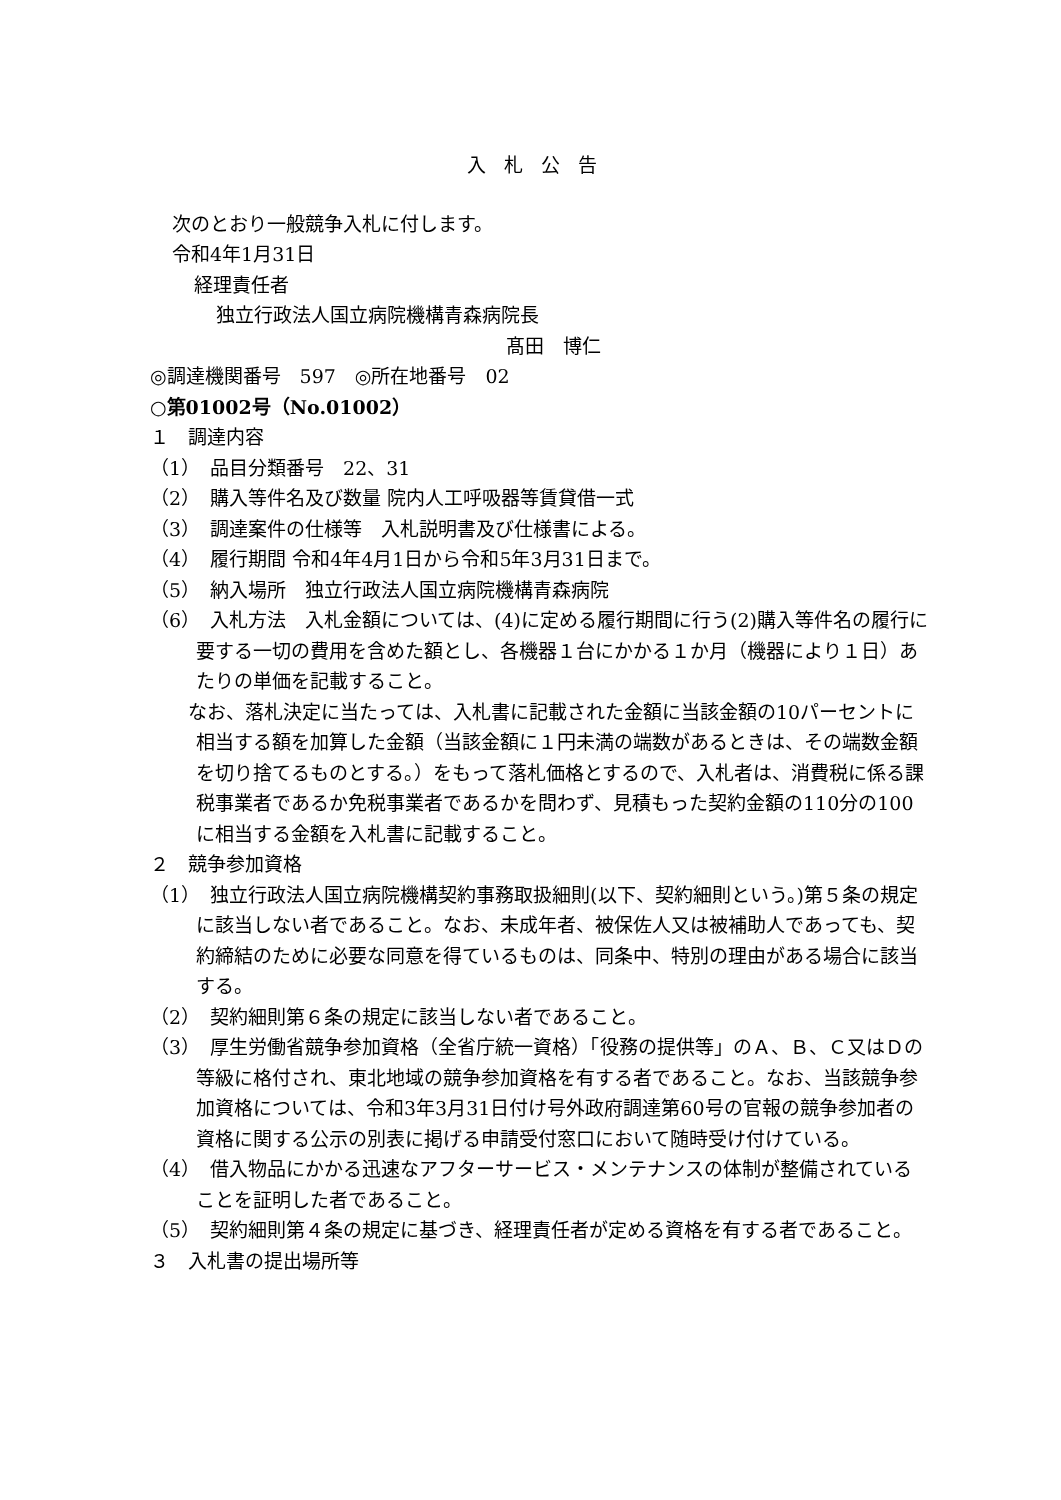入札公告
次のとおり一般競争入札に付します。
令和4年1月31日
経理責任者
独立行政法人国立病院機構青森病院長
髙田　博仁
◎調達機関番号　597　◎所在地番号　02
○第01002号（No.01002）
１　調達内容
（1）　品目分類番号　22、31
（2）　購入等件名及び数量 院内人工呼吸器等賃貸借一式
（3）　調達案件の仕様等　入札説明書及び仕様書による。
（4）　履行期間 令和4年4月1日から令和5年3月31日まで。
（5）　納入場所　独立行政法人国立病院機構青森病院
（6）　入札方法　入札金額については、(4)に定める履行期間に行う(2)購入等件名の履行に要する一切の費用を含めた額とし、各機器１台にかかる１か月（機器により１日）あたりの単価を記載すること。
　　なお、落札決定に当たっては、入札書に記載された金額に当該金額の10パーセントに相当する額を加算した金額（当該金額に１円未満の端数があるときは、その端数金額を切り捨てるものとする。）をもって落札価格とするので、入札者は、消費税に係る課税事業者であるか免税事業者であるかを問わず、見積もった契約金額の110分の100に相当する金額を入札書に記載すること。
２　競争参加資格
（1）　独立行政法人国立病院機構契約事務取扱細則(以下、契約細則という。)第５条の規定に該当しない者であること。なお、未成年者、被保佐人又は被補助人であっても、契約締結のために必要な同意を得ているものは、同条中、特別の理由がある場合に該当する。
（2）　契約細則第６条の規定に該当しない者であること。
（3）　厚生労働省競争参加資格（全省庁統一資格）「役務の提供等」のＡ、Ｂ、Ｃ又はＤの等級に格付され、東北地域の競争参加資格を有する者であること。なお、当該競争参加資格については、令和3年3月31日付け号外政府調達第60号の官報の競争参加者の資格に関する公示の別表に掲げる申請受付窓口において随時受け付けている。
（4）　借入物品にかかる迅速なアフターサービス・メンテナンスの体制が整備されていることを証明した者であること。
（5）　契約細則第４条の規定に基づき、経理責任者が定める資格を有する者であること。
３　入札書の提出場所等